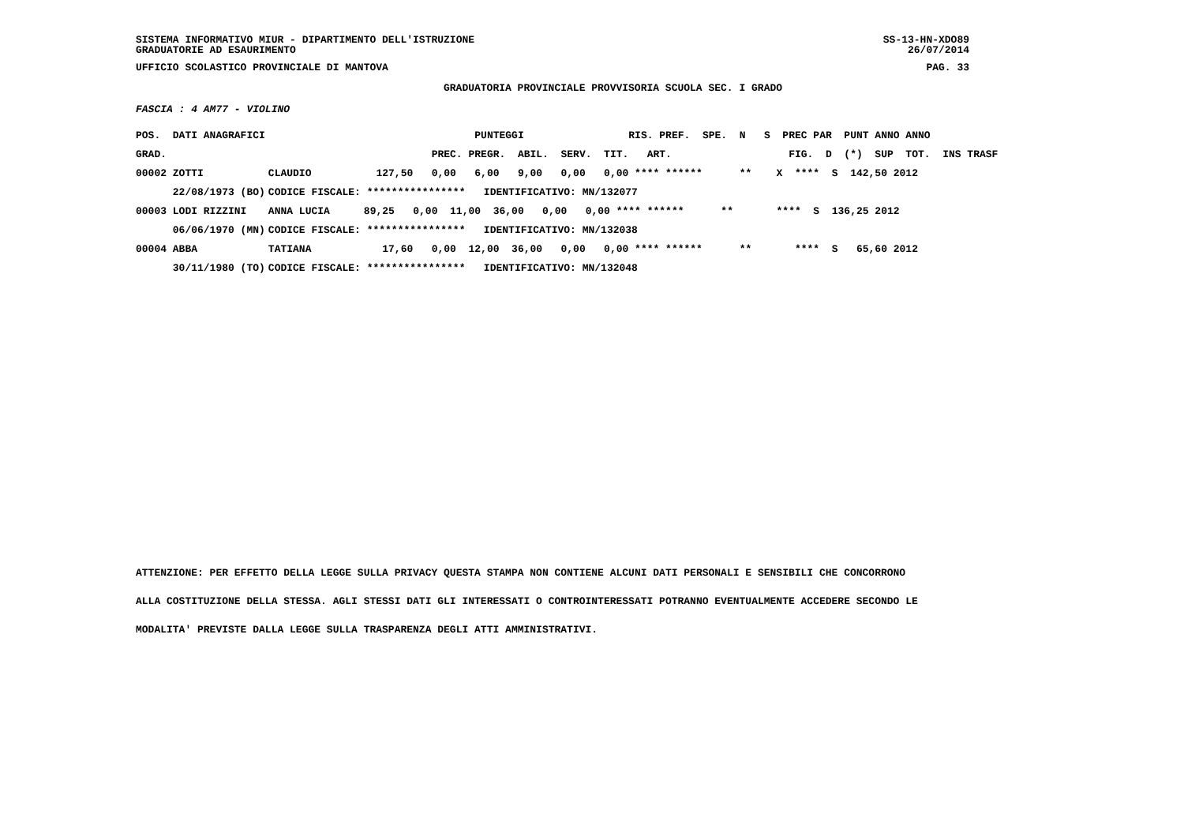SISTEMA INFORMATIVO MIUR - DIPARTIMENTO DELL'ISTRUZIONE SS-13-HN-XDO89
GRADUATORIE AD ESAURIMENTO 26/07/2014
UFFICIO SCOLASTICO PROVINCIALE DI MANTOVA PAG. 33
GRADUATORIA PROVINCIALE PROVVISORIA SCUOLA SEC. I GRADO
FASCIA : 4 AM77 - VIOLINO
| POS. DATI ANAGRAFICI | | PUNTEGGI RIS. PREF. SPE. N S PREC PAR PUNT ANNO ANNO |
| --- | --- | --- |
| GRAD. | | PREC. PREGR. ABIL. SERV. TIT. ART. FIG. D (*) SUP TOT. INS TRASF |
| 00002 ZOTTI | CLAUDIO | 127,50 0,00 6,00 9,00 0,00 0,00 **** ****** ** X **** S 142,50 2012 |
| 22/08/1973 (BO) | CODICE FISCALE: **************** IDENTIFICATIVO: MN/132077 | |
| 00003 LODI RIZZINI | ANNA LUCIA | 89,25 0,00 11,00 36,00 0,00 0,00 **** ****** ** **** S 136,25 2012 |
| 06/06/1970 (MN) | CODICE FISCALE: **************** IDENTIFICATIVO: MN/132038 | |
| 00004 ABBA | TATIANA | 17,60 0,00 12,00 36,00 0,00 0,00 **** ****** ** **** S 65,60 2012 |
| 30/11/1980 (TO) | CODICE FISCALE: **************** IDENTIFICATIVO: MN/132048 | |
ATTENZIONE: PER EFFETTO DELLA LEGGE SULLA PRIVACY QUESTA STAMPA NON CONTIENE ALCUNI DATI PERSONALI E SENSIBILI CHE CONCORRONO
ALLA COSTITUZIONE DELLA STESSA. AGLI STESSI DATI GLI INTERESSATI O CONTROINTERESSATI POTRANNO EVENTUALMENTE ACCEDERE SECONDO LE
MODALITA' PREVISTE DALLA LEGGE SULLA TRASPARENZA DEGLI ATTI AMMINISTRATIVI.